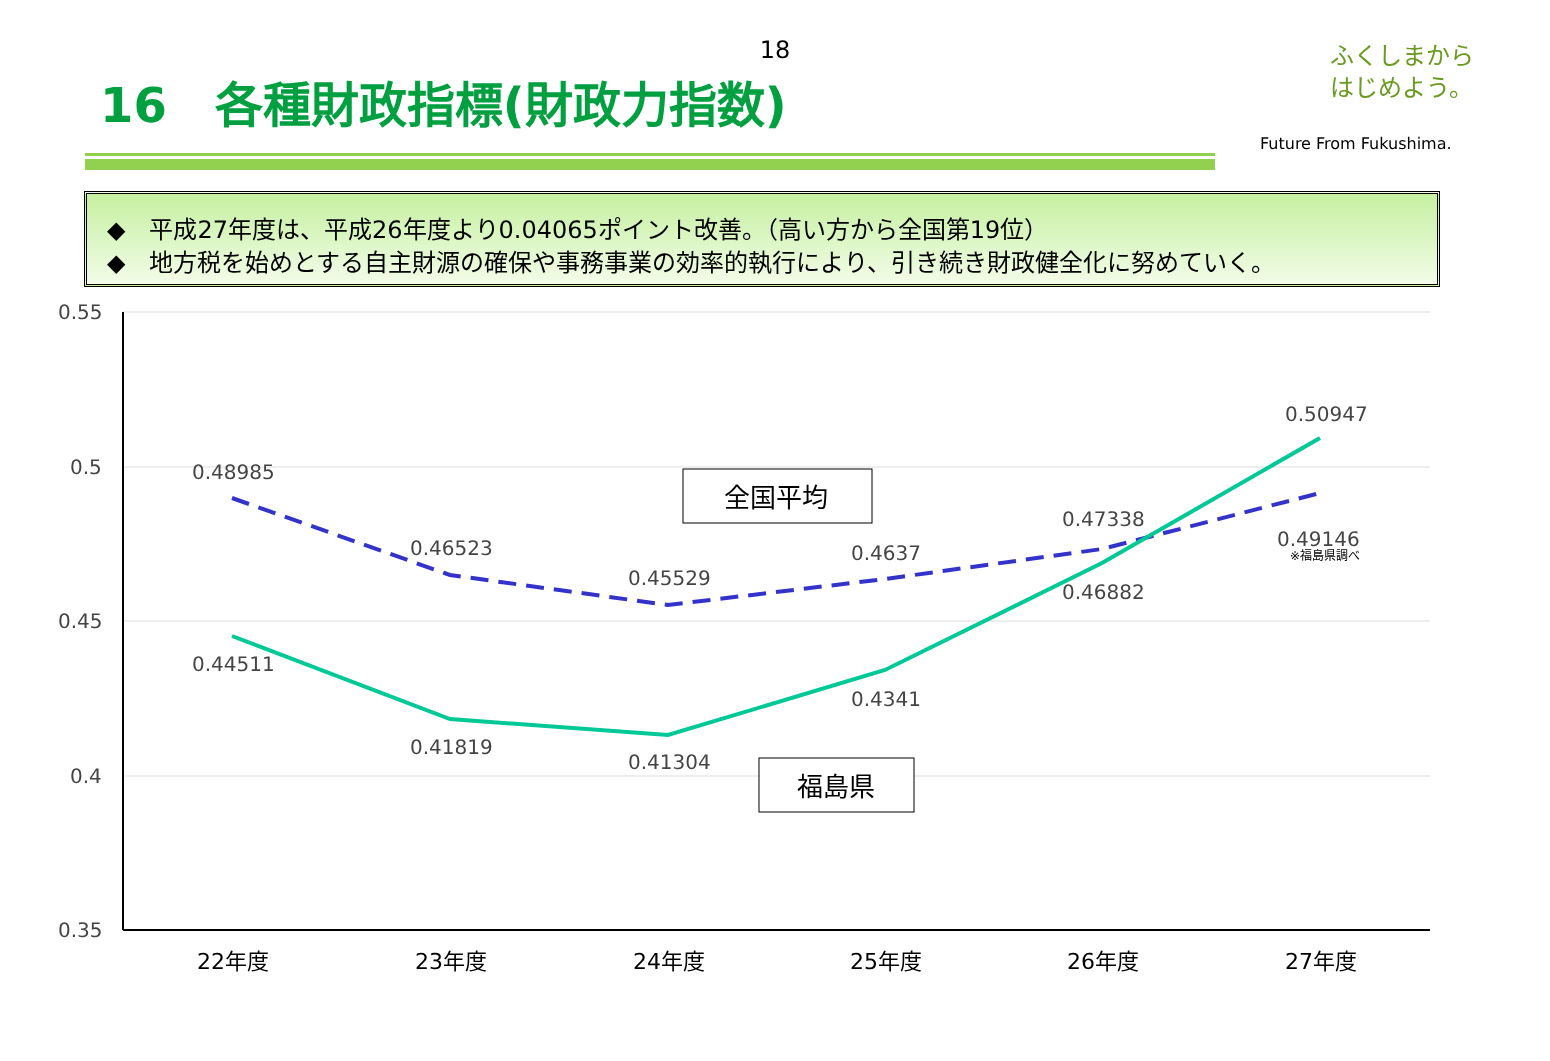18
16　各種財政指標(財政力指数)
ふくしまから
はじめよう。
Future From Fukushima.
◆　平成27年度は、平成26年度より0.04065ポイント改善。（高い方から全国第19位）
◆　地方税を始めとする自主財源の確保や事務事業の効率的執行により、引き続き財政健全化に努めていく。
0.55
0.5
0.45
0.4
0.35
0.48985
0.46523
0.45529
0.4637
0.47338
0.49146
0.50947
0.44511
0.41819
0.41304
0.4341
0.46882
※福島県調べ
全国平均
福島県
22年度
23年度
24年度
25年度
26年度
27年度